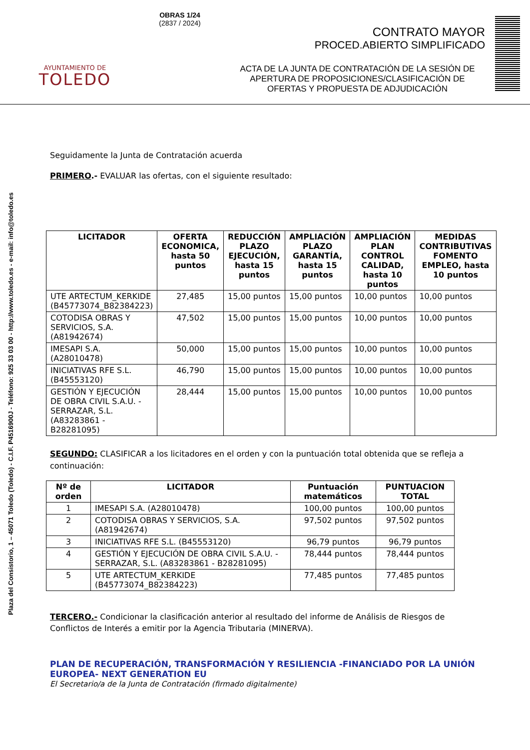AYUNTAMIENTO DE
TOLEDO
OBRAS 1/24
(2837 / 2024)
CONTRATO MAYOR
PROCED.ABIERTO SIMPLIFICADO
ACTA DE LA JUNTA DE CONTRATACIÓN DE LA SESIÓN DE APERTURA DE PROPOSICIONES/CLASIFICACIÓN DE OFERTAS Y PROPUESTA DE ADJUDICACIÓN
Plaza del Consistorio, 1 – 45071 Toledo (Toledo) - C.I.F. P4516900J - Teléfono: 925 33 03 00 - http://www.toledo.es - e-mail: info@toledo.es
Seguidamente la Junta de Contratación acuerda
PRIMERO.- EVALUAR las ofertas, con el siguiente resultado:
| LICITADOR | OFERTA ECONOMICA, hasta 50 puntos | REDUCCIÓN PLAZO EJECUCIÓN, hasta 15 puntos | AMPLIACIÓN PLAZO GARANTÍA, hasta 15 puntos | AMPLIACIÓN PLAN CONTROL CALIDAD, hasta 10 puntos | MEDIDAS CONTRIBUTIVAS FOMENTO EMPLEO, hasta 10 puntos |
| --- | --- | --- | --- | --- | --- |
| UTE ARTECTUM_KERKIDE (B45773074_B82384223) | 27,485 | 15,00 puntos | 15,00 puntos | 10,00 puntos | 10,00 puntos |
| COTODISA OBRAS Y SERVICIOS, S.A. (A81942674) | 47,502 | 15,00 puntos | 15,00 puntos | 10,00 puntos | 10,00 puntos |
| IMESAPI S.A. (A28010478) | 50,000 | 15,00 puntos | 15,00 puntos | 10,00 puntos | 10,00 puntos |
| INICIATIVAS RFE S.L. (B45553120) | 46,790 | 15,00 puntos | 15,00 puntos | 10,00 puntos | 10,00 puntos |
| GESTIÓN Y EJECUCIÓN DE OBRA CIVIL S.A.U. - SERRAZAR, S.L. (A83283861 - B28281095) | 28,444 | 15,00 puntos | 15,00 puntos | 10,00 puntos | 10,00 puntos |
SEGUNDO: CLASIFICAR a los licitadores en el orden y con la puntuación total obtenida que se refleja a continuación:
| Nº de orden | LICITADOR | Puntuación matemáticos | PUNTUACION TOTAL |
| --- | --- | --- | --- |
| 1 | IMESAPI S.A. (A28010478) | 100,00 puntos | 100,00 puntos |
| 2 | COTODISA OBRAS Y SERVICIOS, S.A. (A81942674) | 97,502 puntos | 97,502 puntos |
| 3 | INICIATIVAS RFE S.L. (B45553120) | 96,79 puntos | 96,79 puntos |
| 4 | GESTIÓN Y EJECUCIÓN DE OBRA CIVIL S.A.U. - SERRAZAR, S.L. (A83283861 - B28281095) | 78,444 puntos | 78,444 puntos |
| 5 | UTE ARTECTUM_KERKIDE (B45773074_B82384223) | 77,485 puntos | 77,485 puntos |
TERCERO.- Condicionar la clasificación anterior al resultado del informe de Análisis de Riesgos de Conflictos de Interés a emitir por la Agencia Tributaria (MINERVA).
PLAN DE RECUPERACIÓN, TRANSFORMACIÓN Y RESILIENCIA -FINANCIADO POR LA UNIÓN EUROPEA- NEXT GENERATION EU
El Secretario/a de la Junta de Contratación (firmado digitalmente)